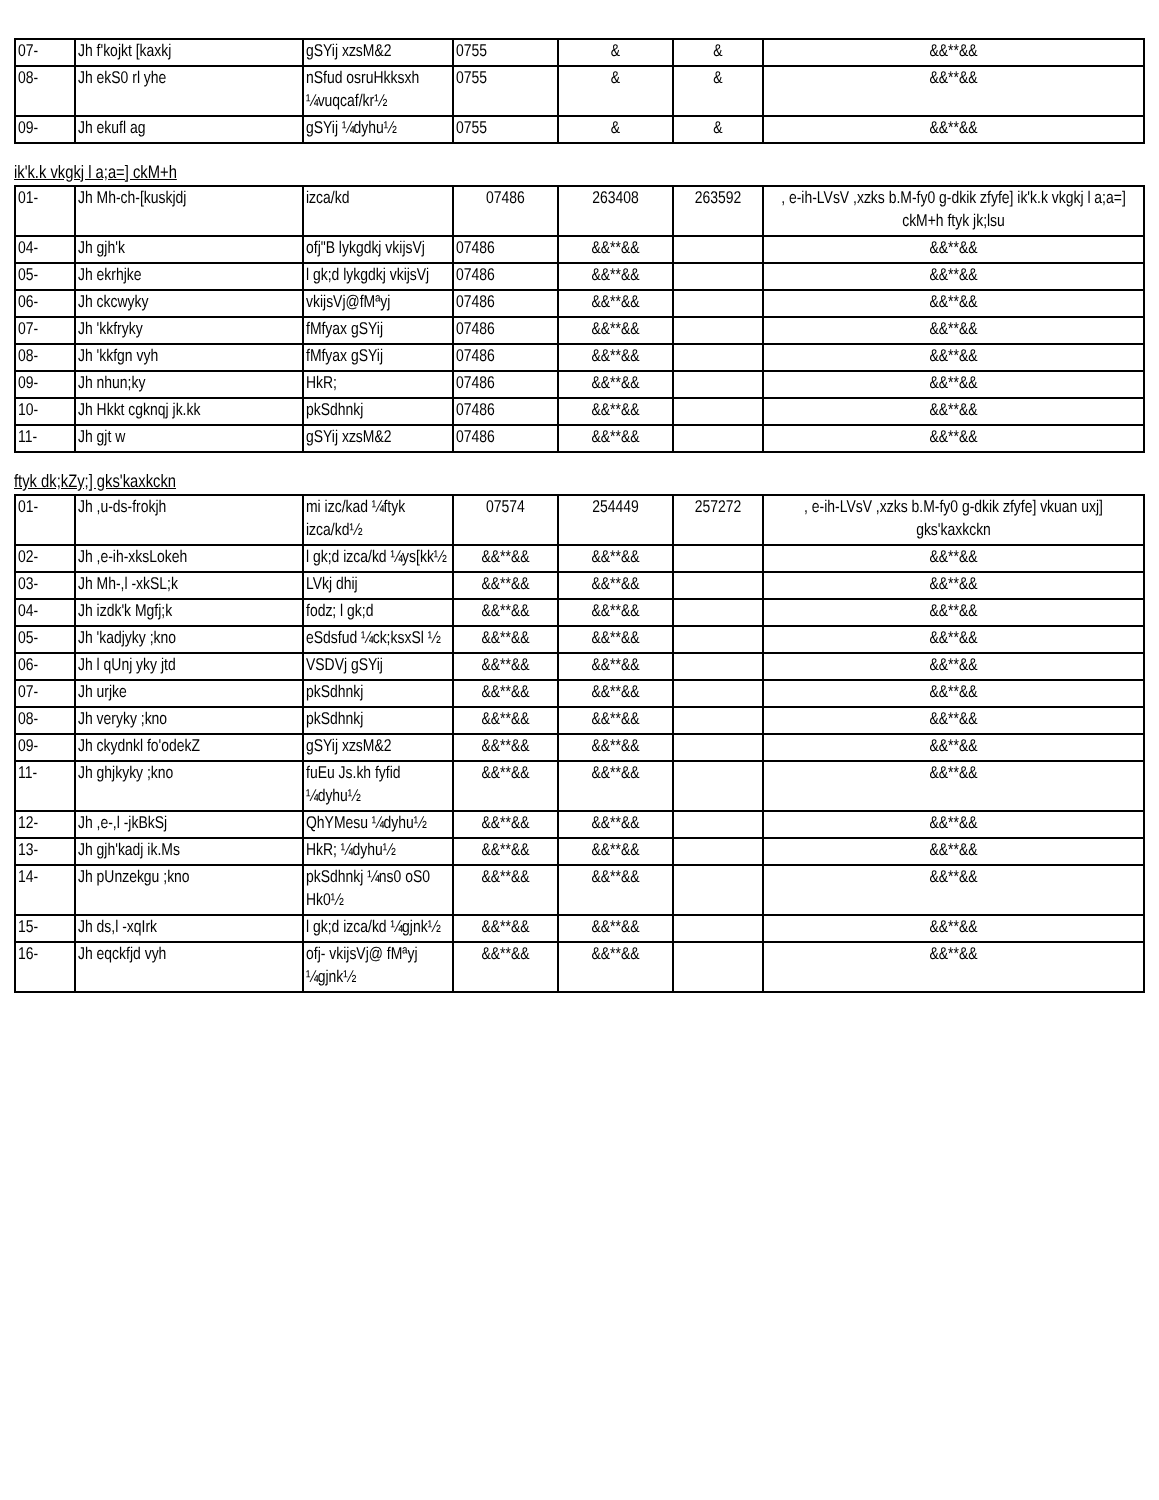| 07- | Jh f'kojkt [kaxkj | gSYij xzsM&2 | 0755 | & | & | &&**&& |
| 08- | Jh ekS0 rl yhe | nSfud osruHkksxh ¼vuqcaf/kr½ | 0755 | & | & | &&**&& |
| 09- | Jh ekufl ag | gSYij ¼dyhu½ | 0755 | & | & | &&**&& |
ik'k.k vkgkj l a;a=] ckM+h
| 01- | Jh Mh-ch-[kuskjdj | izca/kd | 07486 | 263408 | 263592 | , e-ih-LVsV ,xzks b.M-fy0 g-dkik zfyfe] ik'k.k vkgkj l a;a=] ckM+h ftyk jk;lsu |
| 04- | Jh gjh'k | ofj"B lykgdkj vkijsVj | 07486 | &&**&& | | &&**&& |
| 05- | Jh ekrhjke | l gk;d lykgdkj vkijsVj | 07486 | &&**&& | | &&**&& |
| 06- | Jh ckcwyky | vkijsVj@fMªyj | 07486 | &&**&& | | &&**&& |
| 07- | Jh 'kkfryky | fMfyax gSYij | 07486 | &&**&& | | &&**&& |
| 08- | Jh 'kkfgn vyh | fMfyax gSYij | 07486 | &&**&& | | &&**&& |
| 09- | Jh nhun;ky | HkR; | 07486 | &&**&& | | &&**&& |
| 10- | Jh Hkkt cgknqj jk.kk | pkSdhnkj | 07486 | &&**&& | | &&**&& |
| 11- | Jh gjt w | gSYij xzsM&2 | 07486 | &&**&& | | &&**&& |
ftyk dk;kZy;] gks'kaxkckn
| 01- | Jh ,u-ds-frokjh | mi izc/kad ¼ftyk izca/kd½ | 07574 | 254449 | 257272 | , e-ih-LVsV ,xzks b.M-fy0 g-dkik zfyfe] vkuan uxj] gks'kaxkckn |
| 02- | Jh ,e-ih-xksLokeh | l gk;d izca/kd ¼ys[kk½ | &&**&& | &&**&& | | &&**&& |
| 03- | Jh Mh-,l -xkSL;k | LVkj dhij | &&**&& | &&**&& | | &&**&& |
| 04- | Jh izdk'k Mgfj;k | fodz; l gk;d | &&**&& | &&**&& | | &&**&& |
| 05- | Jh 'kadjyky ;kno | eSdsfud ¼ck;ksxSl ½ | &&**&& | &&**&& | | &&**&& |
| 06- | Jh l qUnj yky jtd | VSDVj gSYij | &&**&& | &&**&& | | &&**&& |
| 07- | Jh urjke | pkSdhnkj | &&**&& | &&**&& | | &&**&& |
| 08- | Jh veryky ;kno | pkSdhnkj | &&**&& | &&**&& | | &&**&& |
| 09- | Jh ckydnkl fo'odekZ | gSYij xzsM&2 | &&**&& | &&**&& | | &&**&& |
| 11- | Jh ghjkyky ;kno | fuEu Js.kh fyfid ¼dyhu½ | &&**&& | &&**&& | | &&**&& |
| 12- | Jh ,e-,l -jkBkSj | QhYMesu ¼dyhu½ | &&**&& | &&**&& | | &&**&& |
| 13- | Jh gjh'kadj ik.Ms | HkR; ¼dyhu½ | &&**&& | &&**&& | | &&**&& |
| 14- | Jh pUnzekgu ;kno | pkSdhnkj ¼ns0 oS0 Hk0½ | &&**&& | &&**&& | | &&**&& |
| 15- | Jh ds,l -xqIrk | l gk;d izca/kd ¼gjnk½ | &&**&& | &&**&& | | &&**&& |
| 16- | Jh eqckfjd vyh | ofj- vkijsVj@ fMªyj ¼gjnk½ | &&**&& | &&**&& | | &&**&& |